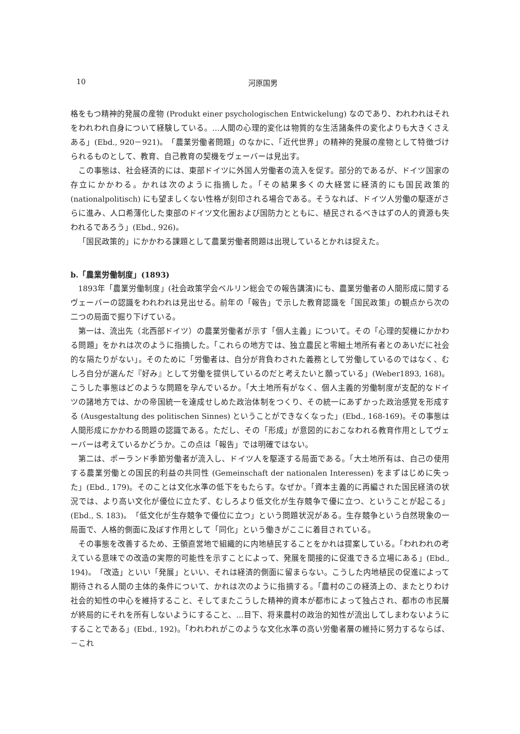10 河原国男
格をもつ精神的発展の産物 (Produkt einer psychologischen Entwickelung) なのであり、われわれはそれをわれわれ自身について経験している。…人間の心理的変化は物質的な生活諸条件の変化よりも大きくさえある」(Ebd., 920－921)。「農業労働者問題」のなかに、「近代世界」の精神的発展の産物として特徴づけられるものとして、教育、自己教育の契機をヴェーバーは見出す。
この事態は、社会経済的には、東部ドイツに外国人労働者の流入を促す。部分的であるが、ドイツ国家の存立にかかわる。かれは次のように指摘した。「その結果多くの大経営に経済的にも国民政策的 (nationalpolitisch) にも望ましくない性格が刻印される場合である。そうなれば、ドイツ人労働の駆逐がさらに進み、人口希薄化した東部のドイツ文化圏および国防力とともに、植民されるべきはずの人的資源も失われるであろう」(Ebd., 926)。
「国民政策的」にかかわる課題として農業労働者問題は出現しているとかれは捉えた。
b.「農業労働制度」(1893)
1893年「農業労働制度」(社会政策学会ベルリン総会での報告講演)にも、農業労働者の人間形成に関するヴェーバーの認識をわれわれは見出せる。前年の「報告」で示した教育認識を「国民政策」の観点から次の二つの局面で掘り下げている。
第一は、流出先（北西部ドイツ）の農業労働者が示す「個人主義」について。その「心理的契機にかかわる問題」をかれは次のように指摘した。「これらの地方では、独立農民と零細土地所有者とのあいだに社会的な隔たりがない」。そのために「労働者は、自分が背負わされた義務として労働しているのではなく、むしろ自分が選んだ『好み』として労働を提供しているのだと考えたいと願っている」(Weber1893, 168)。こうした事態はどのような問題を孕んでいるか。「大土地所有がなく、個人主義的労働制度が支配的なドイツの諸地方では、かの帝国統一を達成せしめた政治体制をつくり、その統一にあずかった政治感覚を形成する (Ausgestaltung des politischen Sinnes) ということができなくなった」(Ebd., 168-169)。その事態は人間形成にかかわる問題の認識である。ただし、その「形成」が意図的におこなわれる教育作用としてヴェーバーは考えているかどうか。この点は「報告」では明確ではない。
第二は、ポーランド季節労働者が流入し、ドイツ人を駆逐する局面である。「大土地所有は、自己の使用する農業労働との国民的利益の共同性 (Gemeinschaft der nationalen Interessen) をまずはじめに失った」(Ebd., 179)。そのことは文化水準の低下をもたらす。なぜか。「資本主義的に再編された国民経済の状況では、より高い文化が優位に立たず、むしろより低文化が生存競争で優に立つ、ということが起こる」(Ebd., S. 183)。「低文化が生存競争で優位に立つ」という問題状況がある。生存競争という自然現象の一局面で、人格的側面に及ぼす作用として「同化」という働きがここに着目されている。
その事態を改善するため、王領直営地で組織的に内地植民することをかれは提案している。「われわれの考えている意味での改造の実際的可能性を示すことによって、発展を間接的に促進できる立場にある」(Ebd., 194)。「改造」といい「発展」といい、それは経済的側面に留まらない。こうした内地植民の促進によって期待される人間の主体的条件について、かれは次のように指摘する。「農村のこの経済上の、またとりわけ社会的知性の中心を維持すること、そしてまたこうした精神的資本が都市によって独占され、都市の市民層が終局的にそれを所有しないようにすること、…目下、将来農村の政治的知性が流出してしまわないようにすることである」(Ebd., 192)。「われわれがこのような文化水準の高い労働者層の維持に努力するならば、－これ